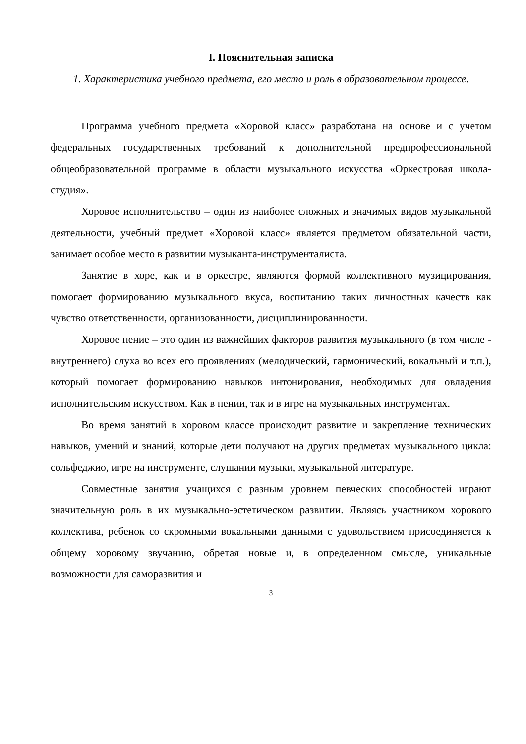I. Пояснительная записка
1. Характеристика учебного предмета, его место и роль в образовательном процессе.
Программа учебного предмета «Хоровой класс» разработана на основе и с учетом федеральных государственных требований к дополнительной предпрофессиональной общеобразовательной программе в области музыкального искусства «Оркестровая школа-студия».
Хоровое исполнительство – один из наиболее сложных и значимых видов музыкальной деятельности, учебный предмет «Хоровой класс» является предметом обязательной части, занимает особое место в развитии музыканта-инструменталиста.
Занятие в хоре, как и в оркестре, являются формой коллективного музицирования, помогает формированию музыкального вкуса, воспитанию таких личностных качеств как чувство ответственности, организованности, дисциплинированности.
Хоровое пение – это один из важнейших факторов развития музыкального (в том числе - внутреннего) слуха во всех его проявлениях (мелодический, гармонический, вокальный и т.п.), который помогает формированию навыков интонирования, необходимых для овладения исполнительским искусством. Как в пении, так и в игре на музыкальных инструментах.
Во время занятий в хоровом классе происходит развитие и закрепление технических навыков, умений и знаний, которые дети получают на других предметах музыкального цикла: сольфеджио, игре на инструменте, слушании музыки, музыкальной литературе.
Совместные занятия учащихся с разным уровнем певческих способностей играют значительную роль в их музыкально-эстетическом развитии. Являясь участником хорового коллектива, ребенок со скромными вокальными данными с удовольствием присоединяется к общему хоровому звучанию, обретая новые и, в определенном смысле, уникальные возможности для саморазвития и
3